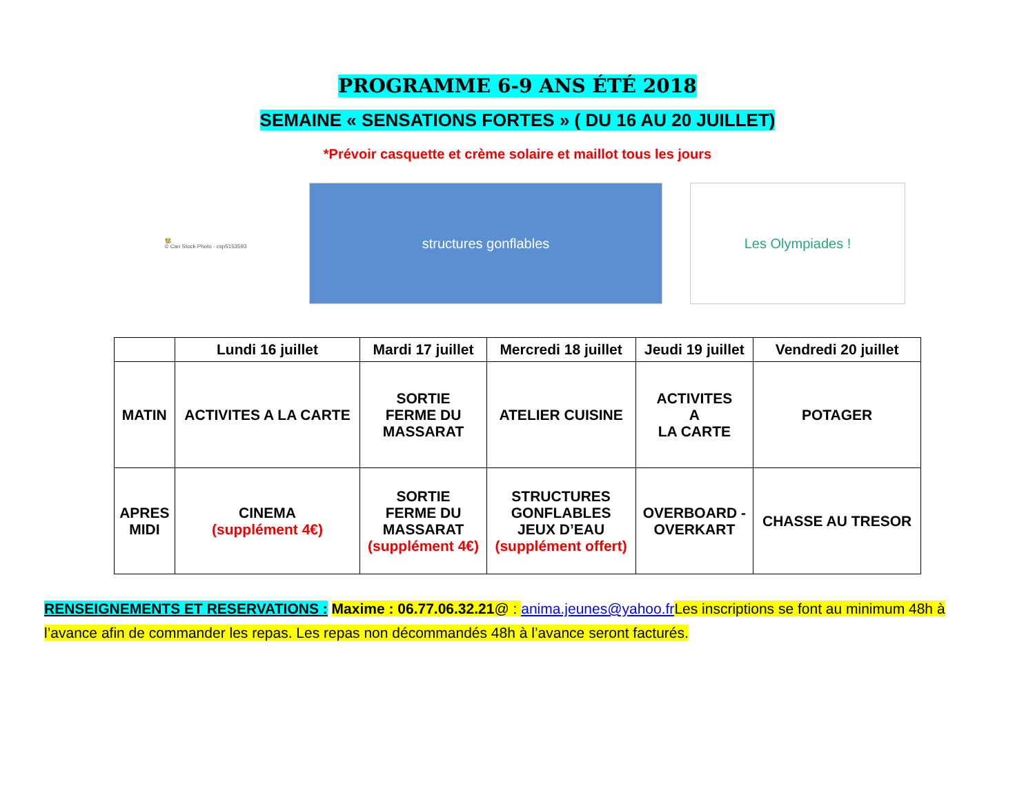PROGRAMME 6-9 ANS ÉTÉ 2018
SEMAINE « SENSATIONS FORTES » ( DU 16 AU 20 JUILLET)
*Prévoir casquette et crème solaire et maillot tous les jours
🧑‍🌾
© Can Stock Photo - csp5153593
structures gonflables Les Olympiades !
| | Lundi 16 juillet | Mardi 17 juillet | Mercredi 18 juillet | Jeudi 19 juillet | Vendredi 20 juillet |
| --- | --- | --- | --- | --- | --- |
| MATIN | ACTIVITES A LA CARTE | SORTIE FERME DU MASSARAT | ATELIER CUISINE | ACTIVITES A LA CARTE | POTAGER |
| APRES MIDI | CINEMA (supplément 4€) | SORTIE FERME DU MASSARAT (supplément 4€) | STRUCTURES GONFLABLES JEUX D’EAU (supplément offert) | OVERBOARD - OVERKART | CHASSE AU TRESOR |
RENSEIGNEMENTS ET RESERVATIONS : Maxime : 06.77.06.32.21@ : anima.jeunes@yahoo.fr Les inscriptions se font au minimum 48h à l’avance afin de commander les repas. Les repas non décommandés 48h à l’avance seront facturés.